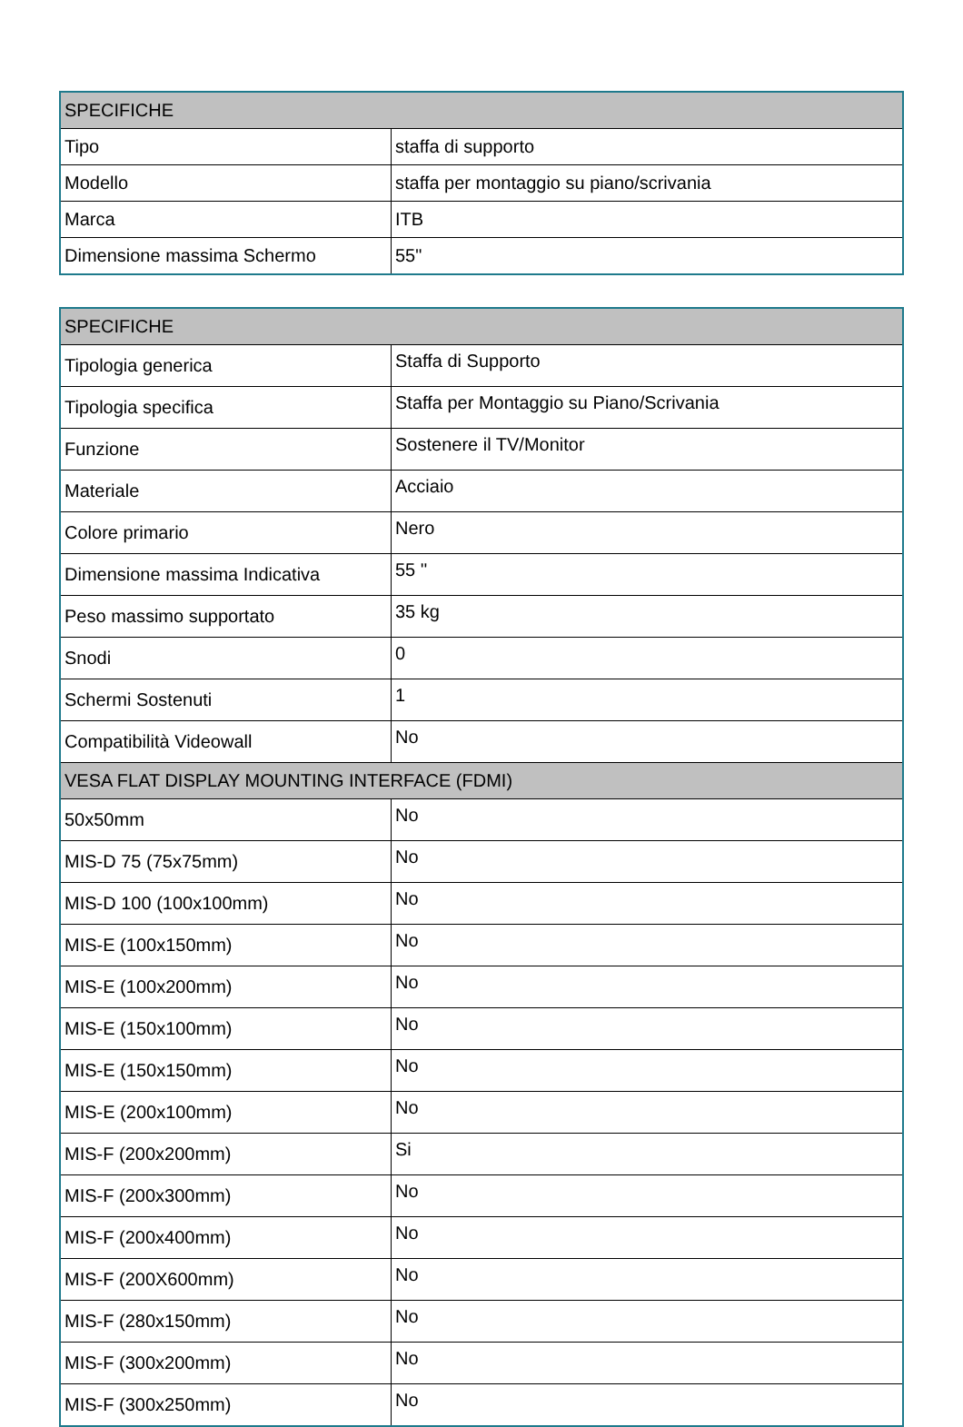| SPECIFICHE | |
| --- | --- |
| Tipo | staffa di supporto |
| Modello | staffa per montaggio su piano/scrivania |
| Marca | ITB |
| Dimensione massima Schermo | 55" |
| SPECIFICHE | |
| --- | --- |
| Tipologia generica | Staffa di Supporto |
| Tipologia specifica | Staffa per Montaggio su Piano/Scrivania |
| Funzione | Sostenere il TV/Monitor |
| Materiale | Acciaio |
| Colore primario | Nero |
| Dimensione massima Indicativa | 55 '' |
| Peso massimo supportato | 35 kg |
| Snodi | 0 |
| Schermi Sostenuti | 1 |
| Compatibilità Videowall | No |
| VESA FLAT DISPLAY MOUNTING INTERFACE (FDMI) | |
| 50x50mm | No |
| MIS-D 75 (75x75mm) | No |
| MIS-D 100 (100x100mm) | No |
| MIS-E (100x150mm) | No |
| MIS-E (100x200mm) | No |
| MIS-E (150x100mm) | No |
| MIS-E (150x150mm) | No |
| MIS-E (200x100mm) | No |
| MIS-F (200x200mm) | Si |
| MIS-F (200x300mm) | No |
| MIS-F (200x400mm) | No |
| MIS-F (200X600mm) | No |
| MIS-F (280x150mm) | No |
| MIS-F (300x200mm) | No |
| MIS-F (300x250mm) | No |